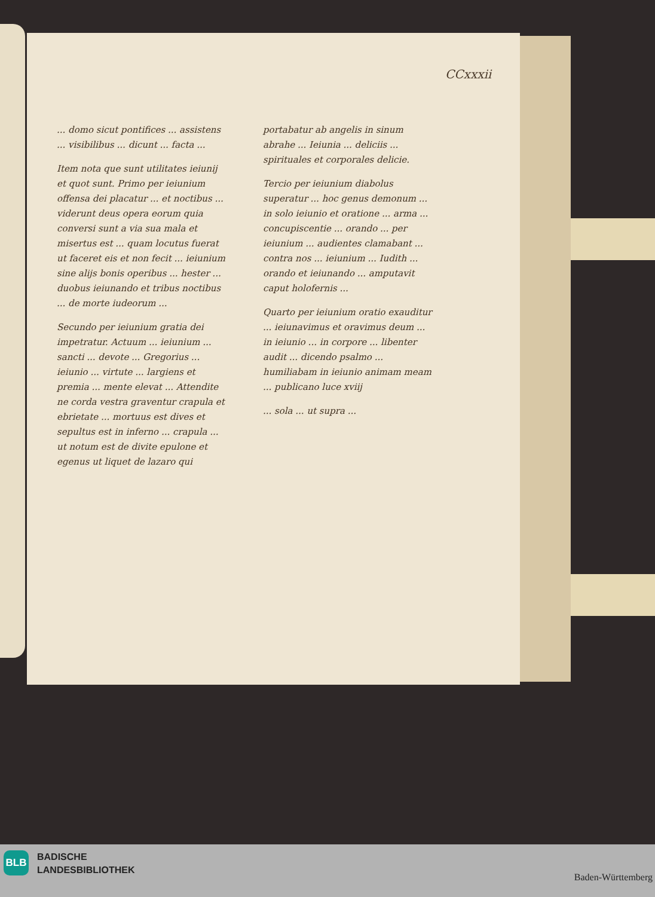CCxxxii
... domo sicut pontifices ... assistens ... visibilibus ... dicunt ... facta ...
Item nota que sunt utilitates ieiunij et quot sunt. Primo per ieiunium offensa dei placatur ... et noctibus ... viderunt deus opera eorum quia conversi sunt a via sua mala et misertus est ... quam locutus fuerat ut faceret eis et non fecit ... ieiunium sine alijs bonis operibus ... hester ... duobus ieiunando et tribus noctibus ... de morte iudeorum ...
Secundo per ieiunium gratia dei impetratur. Actuum ... ieiunium ... sancti ... devote ... Gregorius ... ieiunio ... virtute ... largiens et premia ... mente elevat ... Attendite ne corda vestra graventur crapula et ebrietate ... mortuus est dives et sepultus est in inferno ... crapula ... ut notum est de divite epulone et egenus ut liquet de lazaro qui
portabatur ab angelis in sinum abrahe ... Ieiunia ... deliciis ... spirituales et corporales delicie.
Tercio per ieiunium diabolus superatur ... hoc genus demonum ... in solo ieiunio et oratione ... arma ... concupiscentie ... orando ... per ieiunium ... audientes clamabant ... contra nos ... ieiunium ... Iudith ... orando et ieiunando ... amputavit caput holofernis ...
Quarto per ieiunium oratio exauditur ... ieiunavimus et oravimus deum ... in ieiunio ... in corpore ... libenter audit ... dicendo psalmo ... humiliabam in ieiunio animam meam ... publicano luce xviij
... sola ... ut supra ...
BLB
BADISCHE
LANDESBIBLIOTHEK
Baden-Württemberg